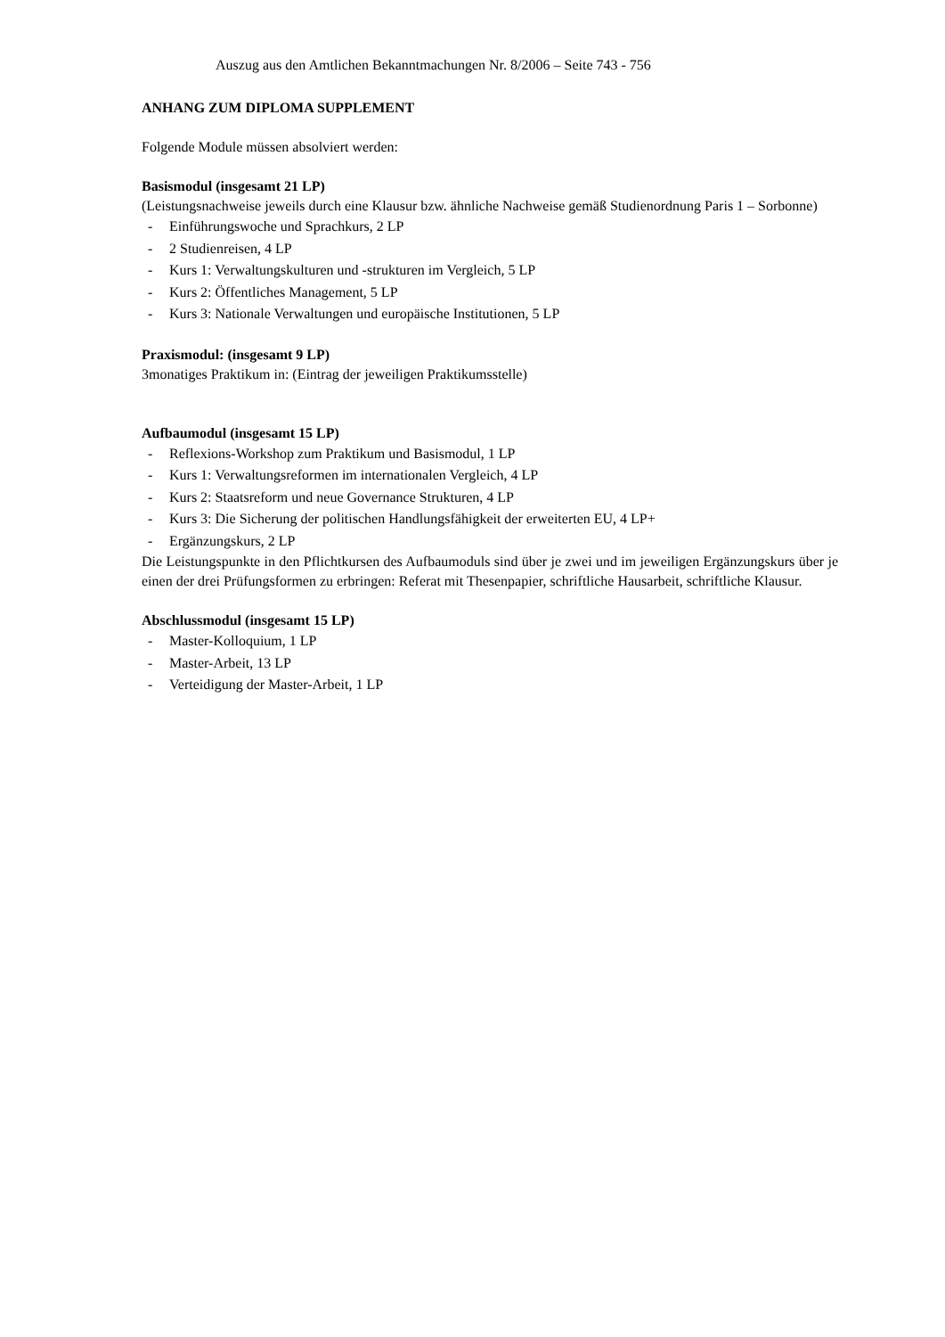Auszug aus den Amtlichen Bekanntmachungen Nr. 8/2006 – Seite 743 - 756
ANHANG ZUM DIPLOMA SUPPLEMENT
Folgende Module müssen absolviert werden:
Basismodul (insgesamt 21 LP)
(Leistungsnachweise jeweils durch eine Klausur bzw. ähnliche Nachweise gemäß Studienordnung Paris 1 – Sorbonne)
- Einführungswoche und Sprachkurs, 2 LP
- 2 Studienreisen, 4 LP
- Kurs 1: Verwaltungskulturen und -strukturen im Vergleich, 5 LP
- Kurs 2: Öffentliches Management, 5 LP
- Kurs 3: Nationale Verwaltungen und europäische Institutionen, 5 LP
Praxismodul: (insgesamt 9 LP)
3monatiges Praktikum in: (Eintrag der jeweiligen Praktikumsstelle)
Aufbaumodul (insgesamt 15 LP)
- Reflexions-Workshop zum Praktikum und Basismodul, 1 LP
- Kurs 1: Verwaltungsreformen im internationalen Vergleich, 4 LP
- Kurs 2: Staatsreform und neue Governance Strukturen, 4 LP
- Kurs 3: Die Sicherung der politischen Handlungsfähigkeit der erweiterten EU, 4 LP+
- Ergänzungskurs, 2 LP
Die Leistungspunkte in den Pflichtkursen des Aufbaumoduls sind über je zwei und im jeweiligen Ergänzungskurs über je einen der drei Prüfungsformen zu erbringen: Referat mit Thesenpapier, schriftliche Hausarbeit, schriftliche Klausur.
Abschlussmodul (insgesamt 15 LP)
- Master-Kolloquium, 1 LP
- Master-Arbeit, 13 LP
- Verteidigung der Master-Arbeit, 1 LP